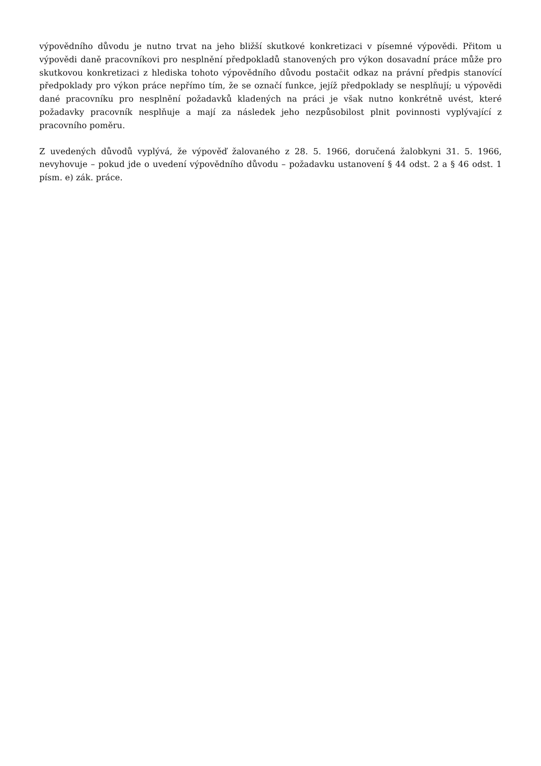výpovědního důvodu je nutno trvat na jeho bližší skutkové konkretizaci v písemné výpovědi. Přitom u výpovědi daně pracovníkovi pro nesplnění předpokladů stanovených pro výkon dosavadní práce může pro skutkovou konkretizaci z hlediska tohoto výpovědního důvodu postačit odkaz na právní předpis stanovící předpoklady pro výkon práce nepřímo tím, že se označí funkce, jejíž předpoklady se nesplňují; u výpovědi dané pracovníku pro nesplnění požadavků kladených na práci je však nutno konkrétně uvést, které požadavky pracovník nesplňuje a mají za následek jeho nezpůsobilost plnit povinnosti vyplývající z pracovního poměru.
Z uvedených důvodů vyplývá, že výpověď žalovaného z 28. 5. 1966, doručená žalobkyni 31. 5. 1966, nevyhovuje – pokud jde o uvedení výpovědního důvodu – požadavku ustanovení § 44 odst. 2 a § 46 odst. 1 písm. e) zák. práce.